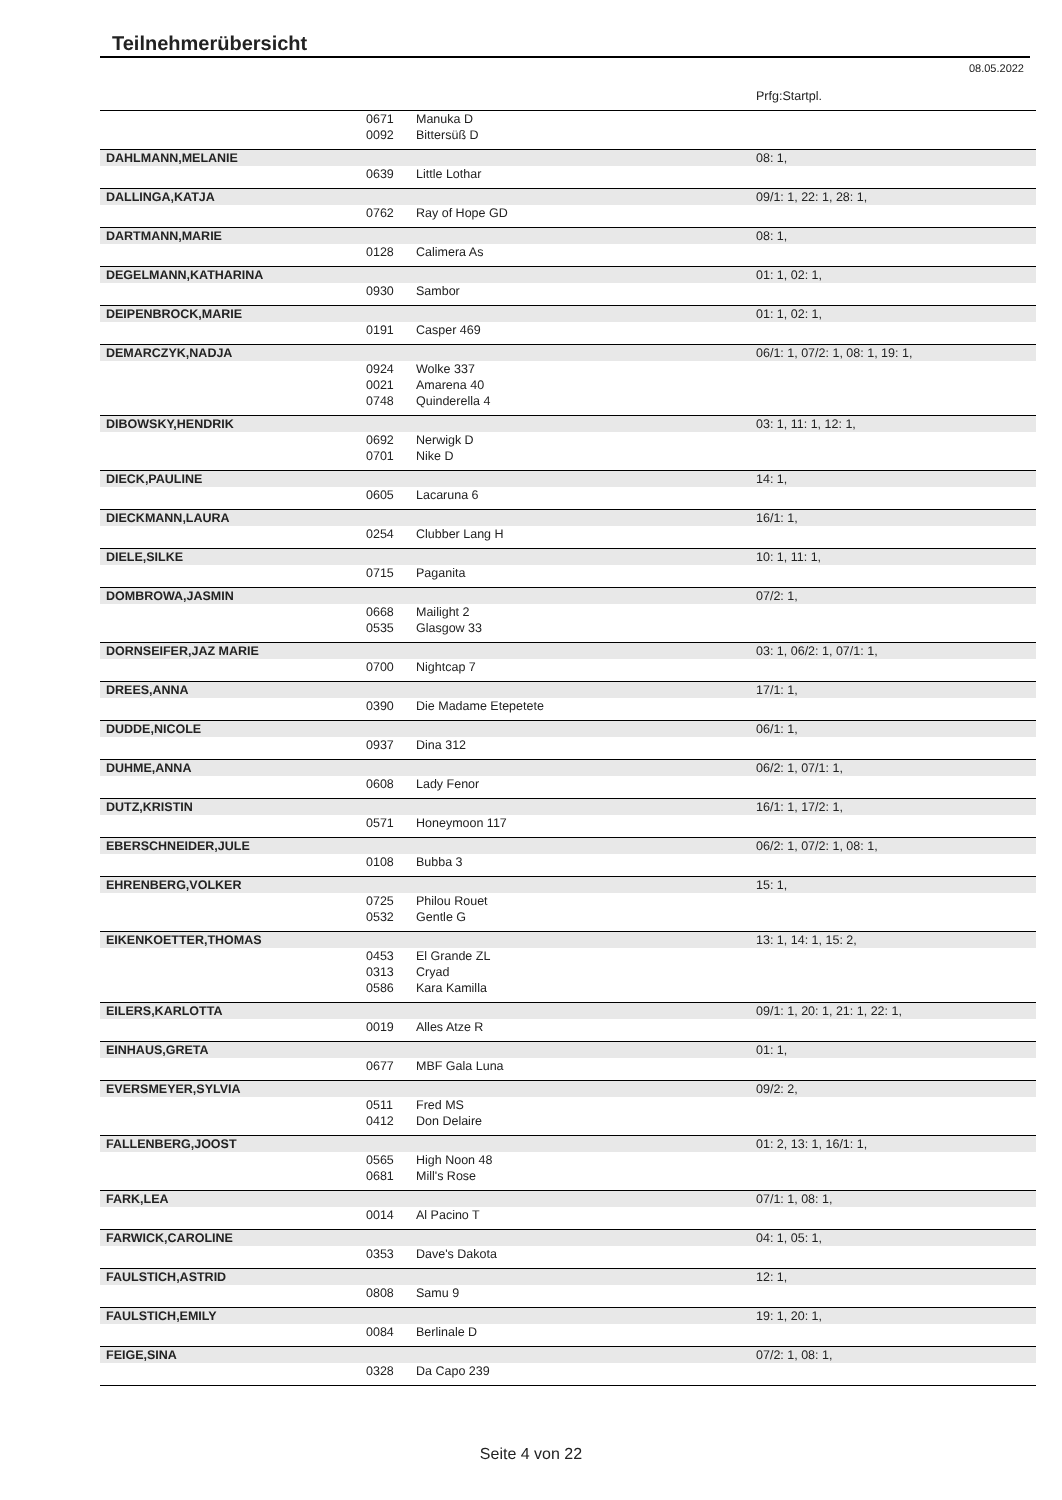Teilnehmerübersicht
08.05.2022
| | | | Prfg:Startpl. |
| | 0671 | Manuka D | |
| | 0092 | Bittersüß D | |
| DAHLMANN,MELANIE | | | 08: 1, |
| | 0639 | Little Lothar | |
| DALLINGA,KATJA | | | 09/1: 1, 22: 1, 28: 1, |
| | 0762 | Ray of Hope GD | |
| DARTMANN,MARIE | | | 08: 1, |
| | 0128 | Calimera As | |
| DEGELMANN,KATHARINA | | | 01: 1, 02: 1, |
| | 0930 | Sambor | |
| DEIPENBROCK,MARIE | | | 01: 1, 02: 1, |
| | 0191 | Casper 469 | |
| DEMARCZYK,NADJA | | | 06/1: 1, 07/2: 1, 08: 1, 19: 1, |
| | 0924 | Wolke 337 | |
| | 0021 | Amarena 40 | |
| | 0748 | Quinderella 4 | |
| DIBOWSKY,HENDRIK | | | 03: 1, 11: 1, 12: 1, |
| | 0692 | Nerwigk D | |
| | 0701 | Nike D | |
| DIECK,PAULINE | | | 14: 1, |
| | 0605 | Lacaruna 6 | |
| DIECKMANN,LAURA | | | 16/1: 1, |
| | 0254 | Clubber Lang H | |
| DIELE,SILKE | | | 10: 1, 11: 1, |
| | 0715 | Paganita | |
| DOMBROWA,JASMIN | | | 07/2: 1, |
| | 0668 | Mailight 2 | |
| | 0535 | Glasgow 33 | |
| DORNSEIFER,JAZ MARIE | | | 03: 1, 06/2: 1, 07/1: 1, |
| | 0700 | Nightcap 7 | |
| DREES,ANNA | | | 17/1: 1, |
| | 0390 | Die Madame Etepetete | |
| DUDDE,NICOLE | | | 06/1: 1, |
| | 0937 | Dina 312 | |
| DUHME,ANNA | | | 06/2: 1, 07/1: 1, |
| | 0608 | Lady Fenor | |
| DUTZ,KRISTIN | | | 16/1: 1, 17/2: 1, |
| | 0571 | Honeymoon 117 | |
| EBERSCHNEIDER,JULE | | | 06/2: 1, 07/2: 1, 08: 1, |
| | 0108 | Bubba 3 | |
| EHRENBERG,VOLKER | | | 15: 1, |
| | 0725 | Philou Rouet | |
| | 0532 | Gentle G | |
| EIKENKOETTER,THOMAS | | | 13: 1, 14: 1, 15: 2, |
| | 0453 | El Grande ZL | |
| | 0313 | Cryad | |
| | 0586 | Kara Kamilla | |
| EILERS,KARLOTTA | | | 09/1: 1, 20: 1, 21: 1, 22: 1, |
| | 0019 | Alles Atze R | |
| EINHAUS,GRETA | | | 01: 1, |
| | 0677 | MBF Gala Luna | |
| EVERSMEYER,SYLVIA | | | 09/2: 2, |
| | 0511 | Fred MS | |
| | 0412 | Don Delaire | |
| FALLENBERG,JOOST | | | 01: 2, 13: 1, 16/1: 1, |
| | 0565 | High Noon 48 | |
| | 0681 | Mill's Rose | |
| FARK,LEA | | | 07/1: 1, 08: 1, |
| | 0014 | Al Pacino T | |
| FARWICK,CAROLINE | | | 04: 1, 05: 1, |
| | 0353 | Dave's Dakota | |
| FAULSTICH,ASTRID | | | 12: 1, |
| | 0808 | Samu 9 | |
| FAULSTICH,EMILY | | | 19: 1, 20: 1, |
| | 0084 | Berlinale D | |
| FEIGE,SINA | | | 07/2: 1, 08: 1, |
| | 0328 | Da Capo 239 | |
Seite 4 von 22